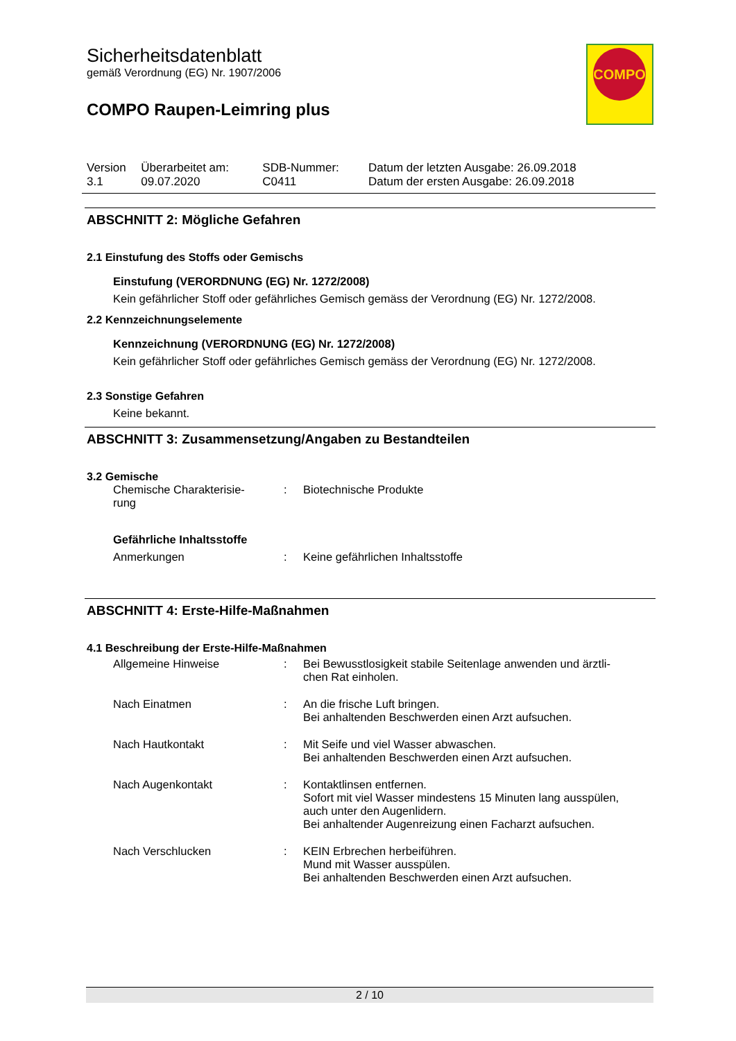Sicherheitsdatenblatt
gemäß Verordnung (EG) Nr. 1907/2006
COMPO Raupen-Leimring plus
| Version 3.1 | Überarbeitet am: 09.07.2020 | SDB-Nummer: C0411 | Datum der letzten Ausgabe: 26.09.2018 Datum der ersten Ausgabe: 26.09.2018 |
ABSCHNITT 2: Mögliche Gefahren
2.1 Einstufung des Stoffs oder Gemischs
Einstufung (VERORDNUNG (EG) Nr. 1272/2008)
Kein gefährlicher Stoff oder gefährliches Gemisch gemäss der Verordnung (EG) Nr. 1272/2008.
2.2 Kennzeichnungselemente
Kennzeichnung (VERORDNUNG (EG) Nr. 1272/2008)
Kein gefährlicher Stoff oder gefährliches Gemisch gemäss der Verordnung (EG) Nr. 1272/2008.
2.3 Sonstige Gefahren
Keine bekannt.
ABSCHNITT 3: Zusammensetzung/Angaben zu Bestandteilen
3.2 Gemische
| Chemische Charakterisie- rung | : | Biotechnische Produkte |
Gefährliche Inhaltsstoffe
| Anmerkungen | : | Keine gefährlichen Inhaltsstoffe |
ABSCHNITT 4: Erste-Hilfe-Maßnahmen
4.1 Beschreibung der Erste-Hilfe-Maßnahmen
| Allgemeine Hinweise | : | Bei Bewusstlosigkeit stabile Seitenlage anwenden und ärztli- chen Rat einholen. |
| Nach Einatmen | : | An die frische Luft bringen. Bei anhaltenden Beschwerden einen Arzt aufsuchen. |
| Nach Hautkontakt | : | Mit Seife und viel Wasser abwaschen. Bei anhaltenden Beschwerden einen Arzt aufsuchen. |
| Nach Augenkontakt | : | Kontaktlinsen entfernen. Sofort mit viel Wasser mindestens 15 Minuten lang ausspülen, auch unter den Augenlidern. Bei anhaltender Augenreizung einen Facharzt aufsuchen. |
| Nach Verschlucken | : | KEIN Erbrechen herbeiführen. Mund mit Wasser ausspülen. Bei anhaltenden Beschwerden einen Arzt aufsuchen. |
COMPO
2 / 10